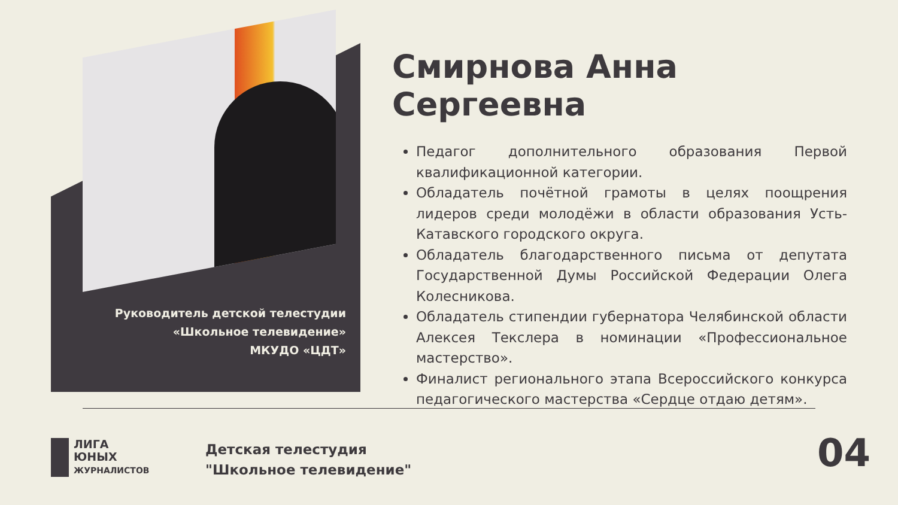Руководитель детской телестудии
«Школьное телевидение»
МКУДО «ЦДТ»
Смирнова Анна Сергеевна
Педагог дополнительного образования Первой квалификационной категории.
Обладатель почётной грамоты в целях поощрения лидеров среди молодёжи в области образования Усть-Катавского городского округа.
Обладатель благодарственного письма от депутата Государственной Думы Российской Федерации Олега Колесникова.
Обладатель стипендии губернатора Челябинской области Алексея Текслера в номинации «Профессиональное мастерство».
Финалист регионального этапа Всероссийского конкурса педагогического мастерства «Сердце отдаю детям».
ЛИГА
ЮНЫХ
ЖУРНАЛИСТОВ
Детская телестудия
"Школьное телевидение"
04